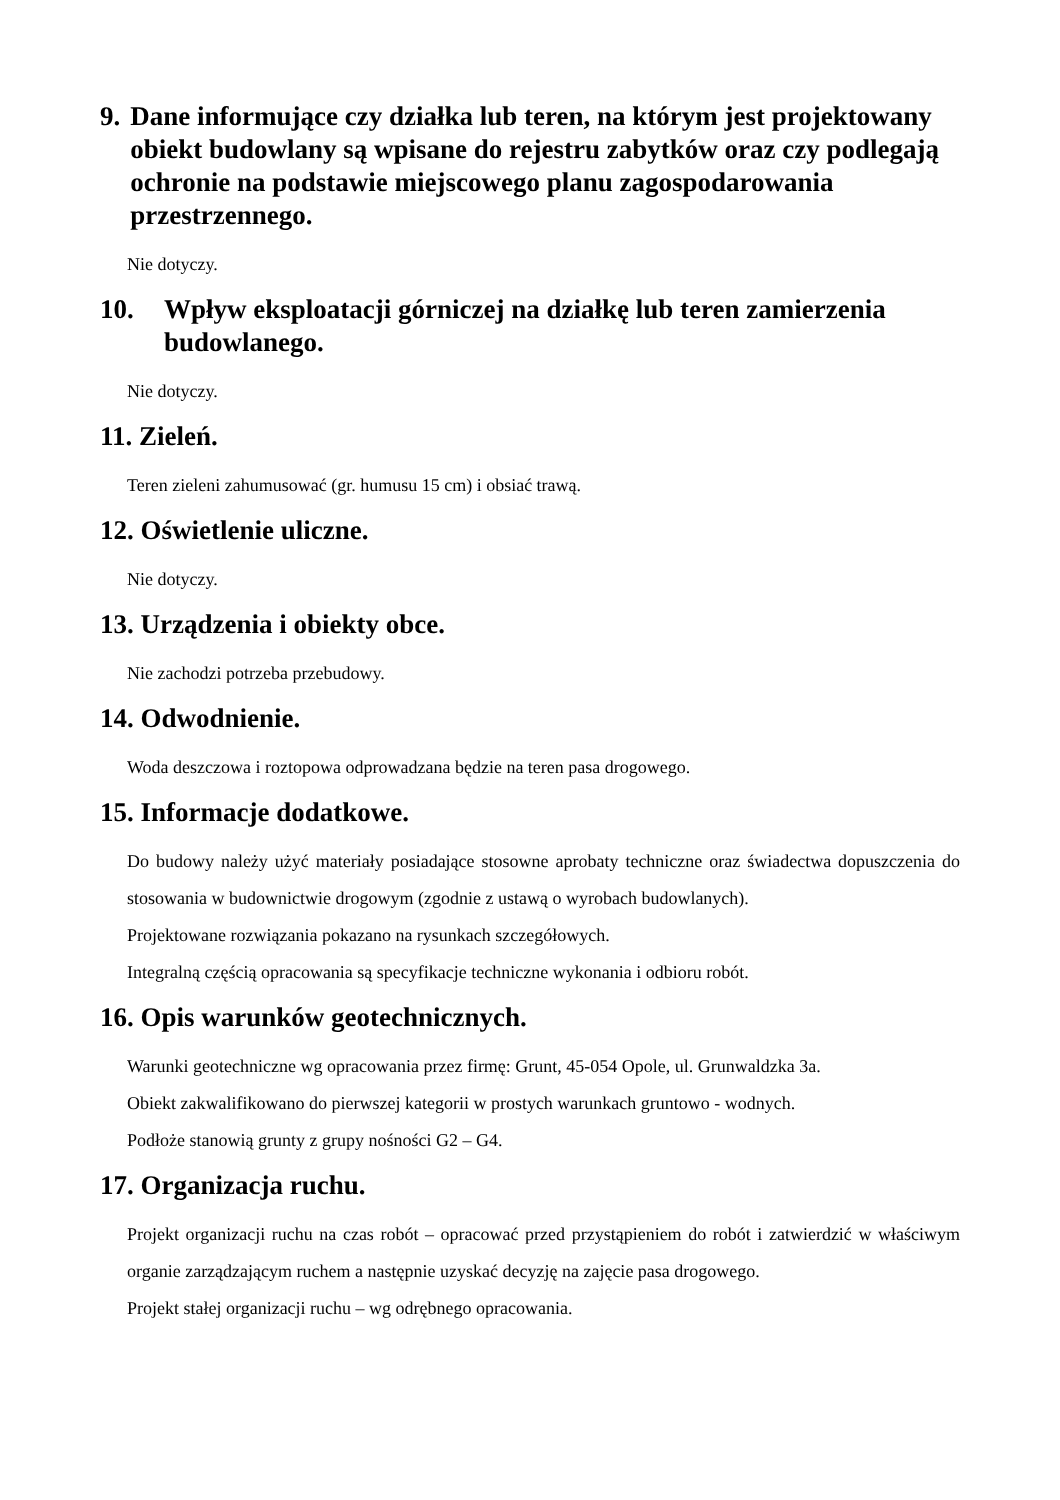9. Dane informujące czy działka lub teren, na którym jest projektowany obiekt budowlany są wpisane do rejestru zabytków oraz czy podlegają ochronie na podstawie miejscowego planu zagospodarowania przestrzennego.
Nie dotyczy.
10. Wpływ eksploatacji górniczej na działkę lub teren zamierzenia budowlanego.
Nie dotyczy.
11. Zieleń.
Teren zieleni zahumusować (gr. humusu 15 cm) i obsiać trawą.
12. Oświetlenie uliczne.
Nie dotyczy.
13. Urządzenia i obiekty obce.
Nie zachodzi potrzeba przebudowy.
14. Odwodnienie.
Woda deszczowa i roztopowa odprowadzana będzie na teren pasa drogowego.
15. Informacje dodatkowe.
Do budowy należy użyć materiały posiadające stosowne aprobaty techniczne oraz świadectwa dopuszczenia do stosowania w budownictwie drogowym (zgodnie z ustawą o wyrobach budowlanych).
Projektowane rozwiązania pokazano na rysunkach szczegółowych.
Integralną częścią opracowania są specyfikacje techniczne wykonania i odbioru robót.
16. Opis warunków geotechnicznych.
Warunki geotechniczne wg opracowania przez firmę: Grunt, 45-054 Opole, ul. Grunwaldzka 3a.
Obiekt zakwalifikowano do pierwszej kategorii w prostych warunkach gruntowo - wodnych.
Podłoże stanowią grunty z grupy nośności G2 – G4.
17. Organizacja ruchu.
Projekt organizacji ruchu na czas robót – opracować przed przystąpieniem do robót i zatwierdzić w właściwym organie zarządzającym ruchem a następnie uzyskać decyzję na zajęcie pasa drogowego.
Projekt stałej organizacji ruchu – wg odrębnego opracowania.